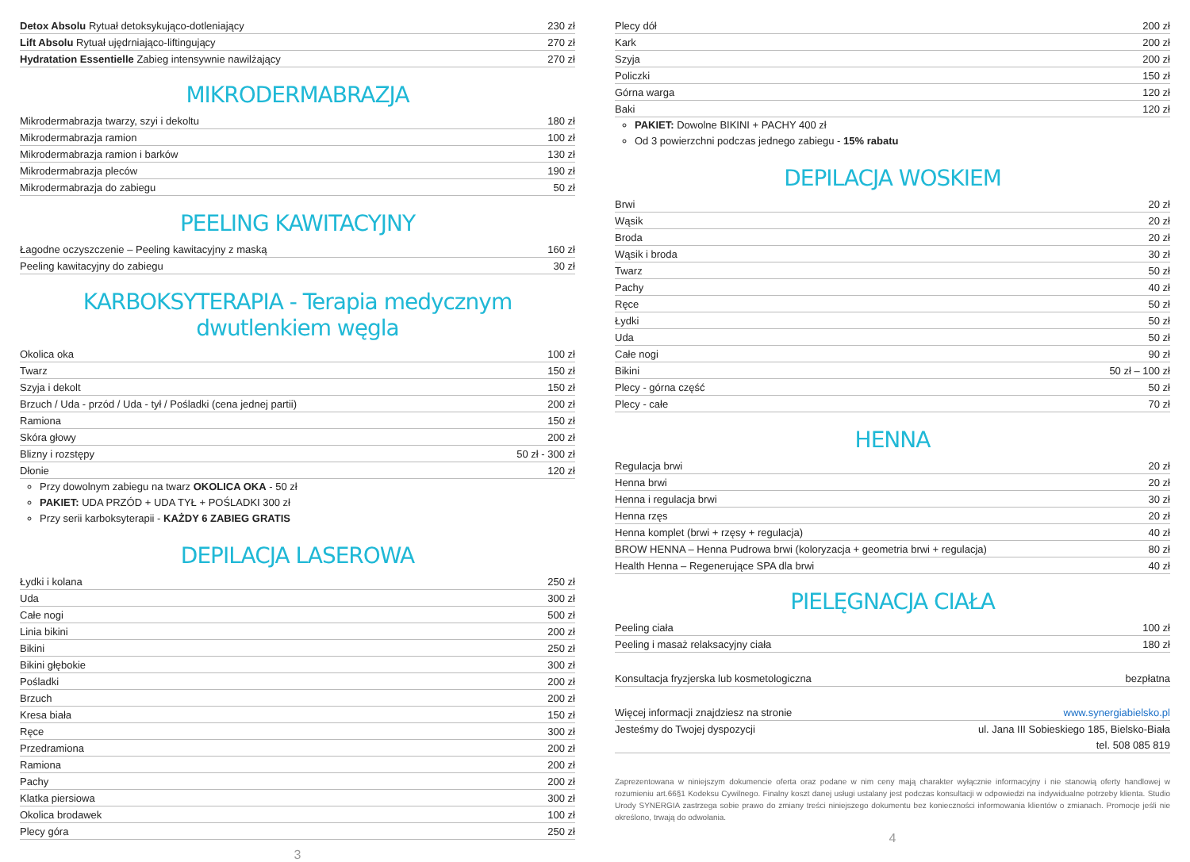| Detox Absolu Rytuał detoksykująco-dotleniający | 230 zł |
| Lift Absolu Rytuał ujędrniająco-liftingujący | 270 zł |
| Hydratation Essentielle Zabieg intensywnie nawilżający | 270 zł |
MIKRODERMABRAZJA
| Mikrodermabrazja twarzy, szyi i dekoltu | 180 zł |
| Mikrodermabrazja ramion | 100 zł |
| Mikrodermabrazja ramion i barków | 130 zł |
| Mikrodermabrazja pleców | 190 zł |
| Mikrodermabrazja do zabiegu | 50 zł |
PEELING KAWITACYJNY
| Łagodne oczyszczenie – Peeling kawitacyjny z maską | 160 zł |
| Peeling kawitacyjny do zabiegu | 30 zł |
KARBOKSYTERAPIA - Terapia medycznym dwutlenkiem węgla
| Okolica oka | 100 zł |
| Twarz | 150 zł |
| Szyja i dekolt | 150 zł |
| Brzuch / Uda - przód / Uda - tył / Pośladki (cena jednej partii) | 200 zł |
| Ramiona | 150 zł |
| Skóra głowy | 200 zł |
| Blizny i rozstępy | 50 zł - 300 zł |
| Dłonie | 120 zł |
Przy dowolnym zabiegu na twarz OKOLICA OKA - 50 zł
PAKIET: UDA PRZÓD + UDA TYŁ + POŚLADKI 300 zł
Przy serii karboksyterapii - KAŻDY 6 ZABIEG GRATIS
DEPILACJA LASEROWA
| Łydki i kolana | 250 zł |
| Uda | 300 zł |
| Całe nogi | 500 zł |
| Linia bikini | 200 zł |
| Bikini | 250 zł |
| Bikini głębokie | 300 zł |
| Pośladki | 200 zł |
| Brzuch | 200 zł |
| Kresa biała | 150 zł |
| Ręce | 300 zł |
| Przedramiona | 200 zł |
| Ramiona | 200 zł |
| Pachy | 200 zł |
| Klatka piersiowa | 300 zł |
| Okolica brodawek | 100 zł |
| Plecy góra | 250 zł |
3
| Plecy dół | 200 zł |
| Kark | 200 zł |
| Szyja | 200 zł |
| Policzki | 150 zł |
| Górna warga | 120 zł |
| Baki | 120 zł |
PAKIET: Dowolne BIKINI + PACHY 400 zł
Od 3 powierzchni podczas jednego zabiegu - 15% rabatu
DEPILACJA WOSKIEM
| Brwi | 20 zł |
| Wąsik | 20 zł |
| Broda | 20 zł |
| Wąsik i broda | 30 zł |
| Twarz | 50 zł |
| Pachy | 40 zł |
| Ręce | 50 zł |
| Łydki | 50 zł |
| Uda | 50 zł |
| Całe nogi | 90 zł |
| Bikini | 50 zł – 100 zł |
| Plecy - górna część | 50 zł |
| Plecy - całe | 70 zł |
HENNA
| Regulacja brwi | 20 zł |
| Henna brwi | 20 zł |
| Henna i regulacja brwi | 30 zł |
| Henna rzęs | 20 zł |
| Henna komplet (brwi + rzęsy + regulacja) | 40 zł |
| BROW HENNA – Henna Pudrowa brwi (koloryzacja + geometria brwi + regulacja) | 80 zł |
| Health Henna – Regenerujące SPA dla brwi | 40 zł |
PIELĘGNACJA CIAŁA
| Peeling ciała | 100 zł |
| Peeling i masaż relaksacyjny ciała | 180 zł |
| Konsultacja fryzjerska lub kosmetologiczna | bezpłatna |
| Więcej informacji znajdziesz na stronie | www.synergiabielsko.pl |
| Jesteśmy do Twojej dyspozycji | ul. Jana III Sobieskiego 185, Bielsko-Biała |
| | tel. 508 085 819 |
Zaprezentowana w niniejszym dokumencie oferta oraz podane w nim ceny mają charakter wyłącznie informacyjny i nie stanowią oferty handlowej w rozumieniu art.66§1 Kodeksu Cywilnego. Finalny koszt danej usługi ustalany jest podczas konsultacji w odpowiedzi na indywidualne potrzeby klienta. Studio Urody SYNERGIA zastrzega sobie prawo do zmiany treści niniejszego dokumentu bez konieczności informowania klientów o zmianach. Promocje jeśli nie określono, trwają do odwołania.
4